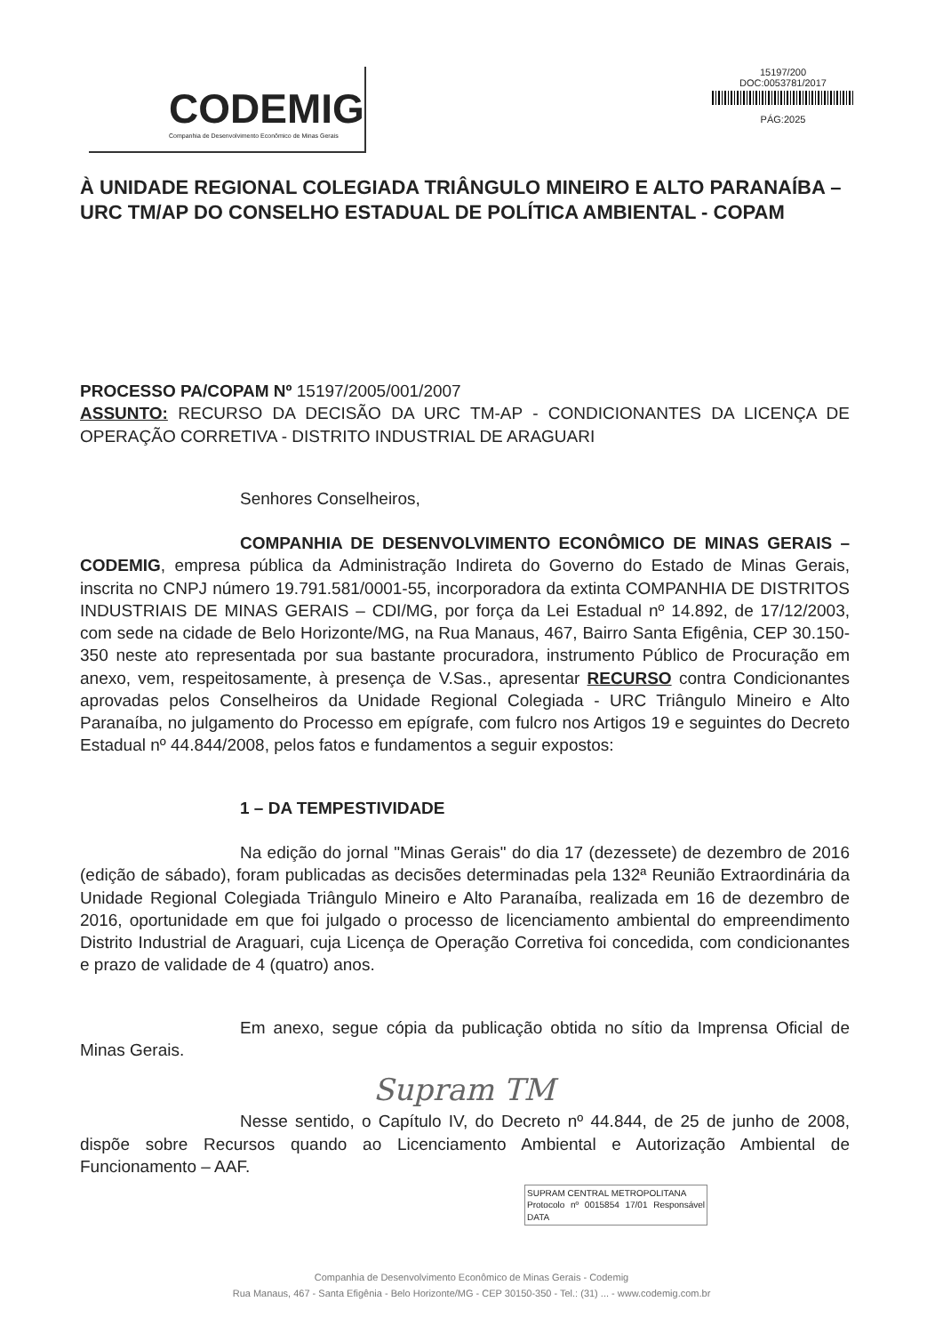CODEMIG
Companhia de Desenvolvimento Econômico de Minas Gerais
15197/200
DOC:0053781/2017
PÁG:2025
À UNIDADE REGIONAL COLEGIADA TRIÂNGULO MINEIRO E ALTO PARANAÍBA – URC TM/AP DO CONSELHO ESTADUAL DE POLÍTICA AMBIENTAL - COPAM
PROCESSO PA/COPAM Nº 15197/2005/001/2007
ASSUNTO: RECURSO DA DECISÃO DA URC TM-AP - CONDICIONANTES DA LICENÇA DE OPERAÇÃO CORRETIVA - DISTRITO INDUSTRIAL DE ARAGUARI
Senhores Conselheiros,
COMPANHIA DE DESENVOLVIMENTO ECONÔMICO DE MINAS GERAIS – CODEMIG, empresa pública da Administração Indireta do Governo do Estado de Minas Gerais, inscrita no CNPJ número 19.791.581/0001-55, incorporadora da extinta COMPANHIA DE DISTRITOS INDUSTRIAIS DE MINAS GERAIS – CDI/MG, por força da Lei Estadual nº 14.892, de 17/12/2003, com sede na cidade de Belo Horizonte/MG, na Rua Manaus, 467, Bairro Santa Efigênia, CEP 30.150-350 neste ato representada por sua bastante procuradora, instrumento Público de Procuração em anexo, vem, respeitosamente, à presença de V.Sas., apresentar RECURSO contra Condicionantes aprovadas pelos Conselheiros da Unidade Regional Colegiada - URC Triângulo Mineiro e Alto Paranaíba, no julgamento do Processo em epígrafe, com fulcro nos Artigos 19 e seguintes do Decreto Estadual nº 44.844/2008, pelos fatos e fundamentos a seguir expostos:
1 – DA TEMPESTIVIDADE
Na edição do jornal "Minas Gerais" do dia 17 (dezessete) de dezembro de 2016 (edição de sábado), foram publicadas as decisões determinadas pela 132ª Reunião Extraordinária da Unidade Regional Colegiada Triângulo Mineiro e Alto Paranaíba, realizada em 16 de dezembro de 2016, oportunidade em que foi julgado o processo de licenciamento ambiental do empreendimento Distrito Industrial de Araguari, cuja Licença de Operação Corretiva foi concedida, com condicionantes e prazo de validade de 4 (quatro) anos.
Em anexo, segue cópia da publicação obtida no sítio da Imprensa Oficial de Minas Gerais.
Supram TM
Nesse sentido, o Capítulo IV, do Decreto nº 44.844, de 25 de junho de 2008, dispõe sobre Recursos quando ao Licenciamento Ambiental e Autorização Ambiental de Funcionamento – AAF.
SUPRAM CENTRAL METROPOLITANA
Protocolo nº 0015854 17/01 Responsável DATA
Companhia de Desenvolvimento Econômico de Minas Gerais - Codemig
Rua Manaus, 467 - Santa Efigênia - Belo Horizonte/MG - CEP 30150-350 - Tel.: (31) ... - www.codemig.com.br